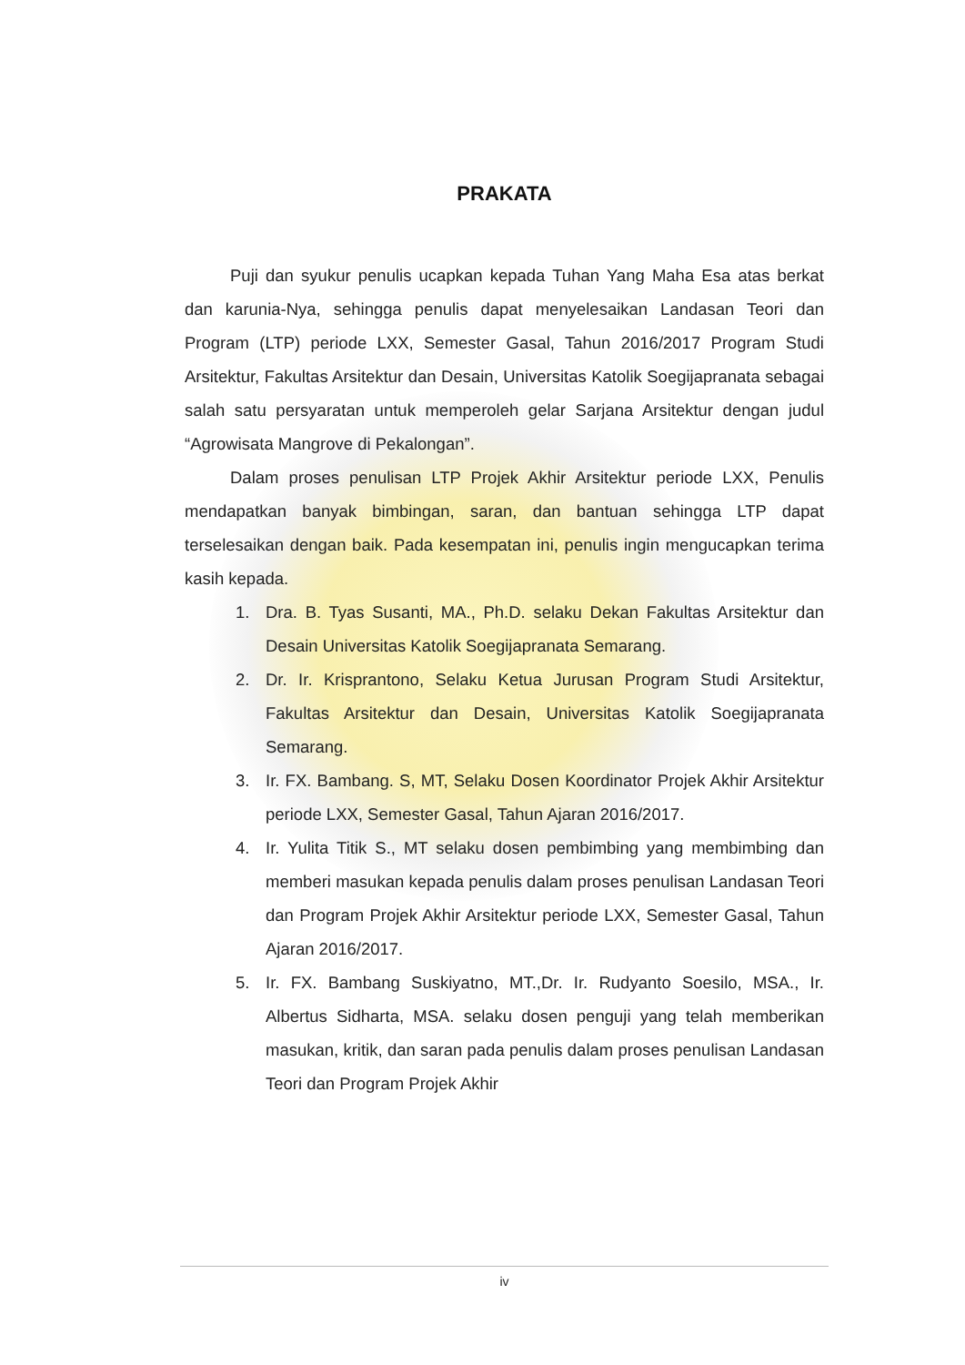PRAKATA
Puji dan syukur penulis ucapkan kepada Tuhan Yang Maha Esa atas berkat dan karunia-Nya, sehingga penulis dapat menyelesaikan Landasan Teori dan Program (LTP) periode LXX, Semester Gasal, Tahun 2016/2017 Program Studi Arsitektur, Fakultas Arsitektur dan Desain, Universitas Katolik Soegijapranata sebagai salah satu persyaratan untuk memperoleh gelar Sarjana Arsitektur dengan judul “Agrowisata Mangrove di Pekalongan”.
Dalam proses penulisan LTP Projek Akhir Arsitektur periode LXX, Penulis mendapatkan banyak bimbingan, saran, dan bantuan sehingga LTP dapat terselesaikan dengan baik. Pada kesempatan ini, penulis ingin mengucapkan terima kasih kepada.
1. Dra. B. Tyas Susanti, MA., Ph.D. selaku Dekan Fakultas Arsitektur dan Desain Universitas Katolik Soegijapranata Semarang.
2. Dr. Ir. Krisprantono, Selaku Ketua Jurusan Program Studi Arsitektur, Fakultas Arsitektur dan Desain, Universitas Katolik Soegijapranata Semarang.
3. Ir. FX. Bambang. S, MT, Selaku Dosen Koordinator Projek Akhir Arsitektur periode LXX, Semester Gasal, Tahun Ajaran 2016/2017.
4. Ir. Yulita Titik S., MT selaku dosen pembimbing yang membimbing dan memberi masukan kepada penulis dalam proses penulisan Landasan Teori dan Program Projek Akhir Arsitektur periode LXX, Semester Gasal, Tahun Ajaran 2016/2017.
5. Ir. FX. Bambang Suskiyatno, MT.,Dr. Ir. Rudyanto Soesilo, MSA., Ir. Albertus Sidharta, MSA. selaku dosen penguji yang telah memberikan masukan, kritik, dan saran pada penulis dalam proses penulisan Landasan Teori dan Program Projek Akhir
iv